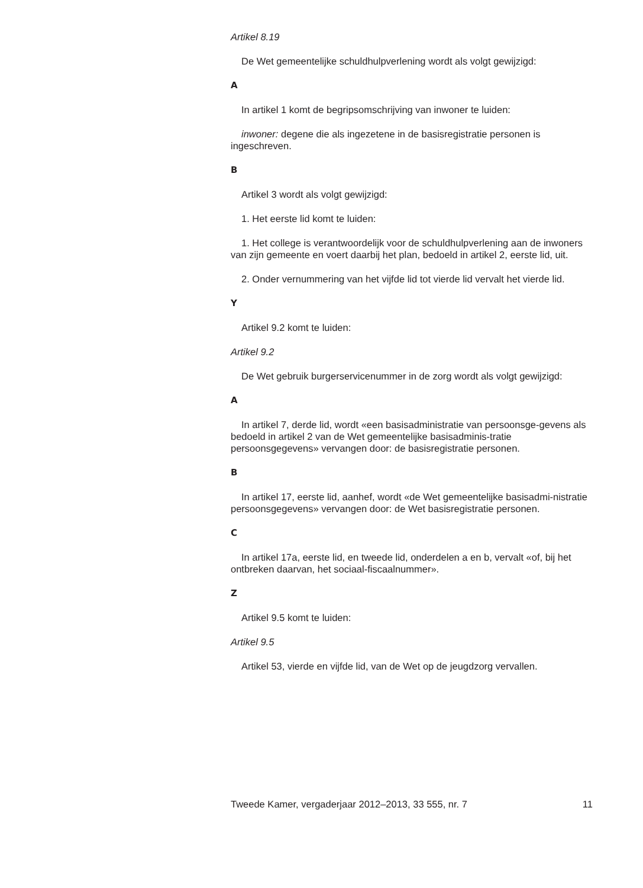Artikel 8.19
De Wet gemeentelijke schuldhulpverlening wordt als volgt gewijzigd:
A
In artikel 1 komt de begripsomschrijving van inwoner te luiden:
inwoner: degene die als ingezetene in de basisregistratie personen is ingeschreven.
B
Artikel 3 wordt als volgt gewijzigd:
1. Het eerste lid komt te luiden:
1. Het college is verantwoordelijk voor de schuldhulpverlening aan de inwoners van zijn gemeente en voert daarbij het plan, bedoeld in artikel 2, eerste lid, uit.
2. Onder vernummering van het vijfde lid tot vierde lid vervalt het vierde lid.
Y
Artikel 9.2 komt te luiden:
Artikel 9.2
De Wet gebruik burgerservicenummer in de zorg wordt als volgt gewijzigd:
A
In artikel 7, derde lid, wordt «een basisadministratie van persoonsge-gevens als bedoeld in artikel 2 van de Wet gemeentelijke basisadminis-tratie persoonsgegevens» vervangen door: de basisregistratie personen.
B
In artikel 17, eerste lid, aanhef, wordt «de Wet gemeentelijke basisadmi-nistratie persoonsgegevens» vervangen door: de Wet basisregistratie personen.
C
In artikel 17a, eerste lid, en tweede lid, onderdelen a en b, vervalt «of, bij het ontbreken daarvan, het sociaal-fiscaalnummer».
Z
Artikel 9.5 komt te luiden:
Artikel 9.5
Artikel 53, vierde en vijfde lid, van de Wet op de jeugdzorg vervallen.
Tweede Kamer, vergaderjaar 2012–2013, 33 555, nr. 7 11